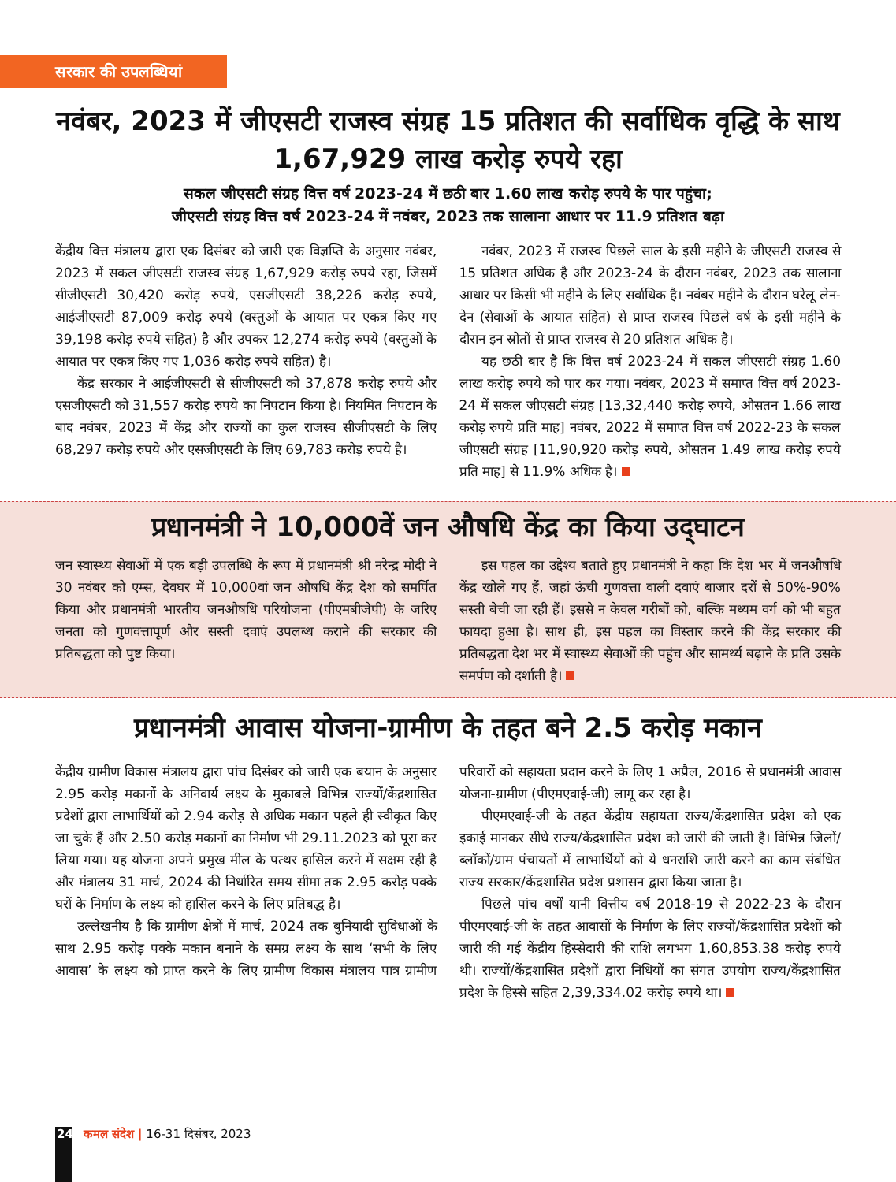सरकार की उपलब्धियां
नवंबर, 2023 में जीएसटी राजस्व संग्रह 15 प्रतिशत की सर्वाधिक वृद्धि के साथ 1,67,929 लाख करोड़ रुपये रहा
सकल जीएसटी संग्रह वित्त वर्ष 2023-24 में छठी बार 1.60 लाख करोड़ रुपये के पार पहुंचा;
जीएसटी संग्रह वित्त वर्ष 2023-24 में नवंबर, 2023 तक सालाना आधार पर 11.9 प्रतिशत बढ़ा
केंद्रीय वित्त मंत्रालय द्वारा एक दिसंबर को जारी एक विज्ञप्ति के अनुसार नवंबर, 2023 में सकल जीएसटी राजस्व संग्रह 1,67,929 करोड़ रुपये रहा, जिसमें सीजीएसटी 30,420 करोड़ रुपये, एसजीएसटी 38,226 करोड़ रुपये, आईजीएसटी 87,009 करोड़ रुपये (वस्तुओं के आयात पर एकत्र किए गए 39,198 करोड़ रुपये सहित) है और उपकर 12,274 करोड़ रुपये (वस्तुओं के आयात पर एकत्र किए गए 1,036 करोड़ रुपये सहित) है।
केंद्र सरकार ने आईजीएसटी से सीजीएसटी को 37,878 करोड़ रुपये और एसजीएसटी को 31,557 करोड़ रुपये का निपटान किया है। नियमित निपटान के बाद नवंबर, 2023 में केंद्र और राज्यों का कुल राजस्व सीजीएसटी के लिए 68,297 करोड़ रुपये और एसजीएसटी के लिए 69,783 करोड़ रुपये है।
नवंबर, 2023 में राजस्व पिछले साल के इसी महीने के जीएसटी राजस्व से 15 प्रतिशत अधिक है और 2023-24 के दौरान नवंबर, 2023 तक सालाना आधार पर किसी भी महीने के लिए सर्वाधिक है। नवंबर महीने के दौरान घरेलू लेन-देन (सेवाओं के आयात सहित) से प्राप्त राजस्व पिछले वर्ष के इसी महीने के दौरान इन स्रोतों से प्राप्त राजस्व से 20 प्रतिशत अधिक है।
यह छठी बार है कि वित्त वर्ष 2023-24 में सकल जीएसटी संग्रह 1.60 लाख करोड़ रुपये को पार कर गया। नवंबर, 2023 में समाप्त वित्त वर्ष 2023-24 में सकल जीएसटी संग्रह [13,32,440 करोड़ रुपये, औसतन 1.66 लाख करोड़ रुपये प्रति माह] नवंबर, 2022 में समाप्त वित्त वर्ष 2022-23 के सकल जीएसटी संग्रह [11,90,920 करोड़ रुपये, औसतन 1.49 लाख करोड़ रुपये प्रति माह] से 11.9% अधिक है।
प्रधानमंत्री ने 10,000वें जन औषधि केंद्र का किया उद्‌घाटन
जन स्वास्थ्य सेवाओं में एक बड़ी उपलब्धि के रूप में प्रधानमंत्री श्री नरेन्द्र मोदी ने 30 नवंबर को एम्स, देवघर में 10,000वां जन औषधि केंद्र देश को समर्पित किया और प्रधानमंत्री भारतीय जनऔषधि परियोजना (पीएमबीजेपी) के जरिए जनता को गुणवत्तापूर्ण और सस्ती दवाएं उपलब्ध कराने की सरकार की प्रतिबद्धता को पुष्ट किया।
इस पहल का उद्देश्य बताते हुए प्रधानमंत्री ने कहा कि देश भर में जनऔषधि केंद्र खोले गए हैं, जहां ऊंची गुणवत्ता वाली दवाएं बाजार दरों से 50%-90% सस्ती बेची जा रही हैं। इससे न केवल गरीबों को, बल्कि मध्यम वर्ग को भी बहुत फायदा हुआ है। साथ ही, इस पहल का विस्तार करने की केंद्र सरकार की प्रतिबद्धता देश भर में स्वास्थ्य सेवाओं की पहुंच और सामर्थ्य बढ़ाने के प्रति उसके समर्पण को दर्शाती है।
प्रधानमंत्री आवास योजना-ग्रामीण के तहत बने 2.5 करोड़ मकान
केंद्रीय ग्रामीण विकास मंत्रालय द्वारा पांच दिसंबर को जारी एक बयान के अनुसार 2.95 करोड़ मकानों के अनिवार्य लक्ष्य के मुकाबले विभिन्न राज्यों/केंद्रशासित प्रदेशों द्वारा लाभार्थियों को 2.94 करोड़ से अधिक मकान पहले ही स्वीकृत किए जा चुके हैं और 2.50 करोड़ मकानों का निर्माण भी 29.11.2023 को पूरा कर लिया गया। यह योजना अपने प्रमुख मील के पत्थर हासिल करने में सक्षम रही है और मंत्रालय 31 मार्च, 2024 की निर्धारित समय सीमा तक 2.95 करोड़ पक्के घरों के निर्माण के लक्ष्य को हासिल करने के लिए प्रतिबद्ध है।
उल्लेखनीय है कि ग्रामीण क्षेत्रों में मार्च, 2024 तक बुनियादी सुविधाओं के साथ 2.95 करोड़ पक्के मकान बनाने के समग्र लक्ष्य के साथ ‘सभी के लिए आवास’ के लक्ष्य को प्राप्त करने के लिए ग्रामीण विकास मंत्रालय पात्र ग्रामीण परिवारों को सहायता प्रदान करने के लिए 1 अप्रैल, 2016 से प्रधानमंत्री आवास योजना-ग्रामीण (पीएमएवाई-जी) लागू कर रहा है।
पीएमएवाई-जी के तहत केंद्रीय सहायता राज्य/केंद्रशासित प्रदेश को एक इकाई मानकर सीधे राज्य/केंद्रशासित प्रदेश को जारी की जाती है। विभिन्न जिलों/ब्लॉकों/ग्राम पंचायतों में लाभार्थियों को ये धनराशि जारी करने का काम संबंधित राज्य सरकार/केंद्रशासित प्रदेश प्रशासन द्वारा किया जाता है।
पिछले पांच वर्षों यानी वित्तीय वर्ष 2018-19 से 2022-23 के दौरान पीएमएवाई-जी के तहत आवासों के निर्माण के लिए राज्यों/केंद्रशासित प्रदेशों को जारी की गई केंद्रीय हिस्सेदारी की राशि लगभग 1,60,853.38 करोड़ रुपये थी। राज्यों/केंद्रशासित प्रदेशों द्वारा निधियों का संगत उपयोग राज्य/केंद्रशासित प्रदेश के हिस्से सहित 2,39,334.02 करोड़ रुपये था।
24 कमल संदेश | 16-31 दिसंबर, 2023